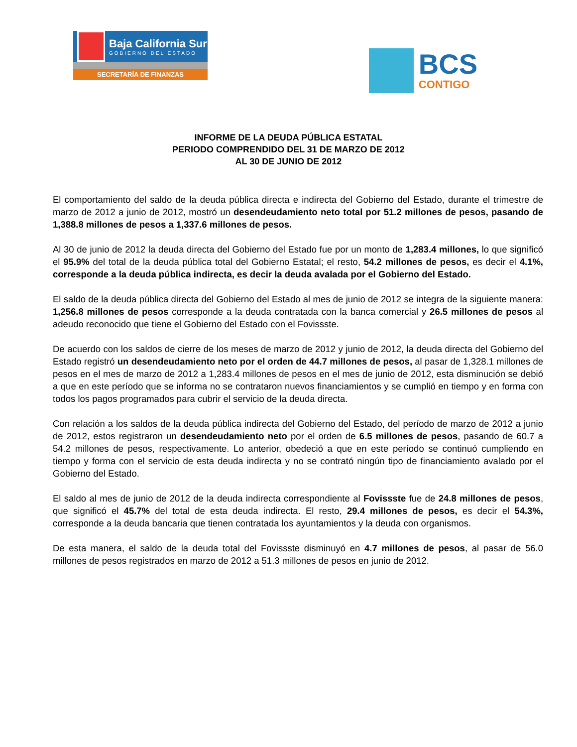Baja California Sur
GOBIERNO DEL ESTADO
SECRETARÍA DE FINANZAS
BCS
CONTIGO
INFORME DE LA DEUDA PÚBLICA ESTATAL
PERIODO COMPRENDIDO DEL 31 DE MARZO DE 2012
AL 30 DE JUNIO DE 2012
El comportamiento del saldo de la deuda pública directa e indirecta del Gobierno del Estado, durante el trimestre de marzo de 2012 a junio de 2012, mostró un desendeudamiento neto total por 51.2 millones de pesos, pasando de 1,388.8 millones de pesos a 1,337.6 millones de pesos.
Al 30 de junio de 2012 la deuda directa del Gobierno del Estado fue por un monto de 1,283.4 millones, lo que significó el 95.9% del total de la deuda pública total del Gobierno Estatal; el resto, 54.2 millones de pesos, es decir el 4.1%, corresponde a la deuda pública indirecta, es decir la deuda avalada por el Gobierno del Estado.
El saldo de la deuda pública directa del Gobierno del Estado al mes de junio de 2012 se integra de la siguiente manera: 1,256.8 millones de pesos corresponde a la deuda contratada con la banca comercial y 26.5 millones de pesos al adeudo reconocido que tiene el Gobierno del Estado con el Fovissste.
De acuerdo con los saldos de cierre de los meses de marzo de 2012 y junio de 2012, la deuda directa del Gobierno del Estado registró un desendeudamiento neto por el orden de 44.7 millones de pesos, al pasar de 1,328.1 millones de pesos en el mes de marzo de 2012 a 1,283.4 millones de pesos en el mes de junio de 2012, esta disminución se debió a que en este período que se informa no se contrataron nuevos financiamientos y se cumplió en tiempo y en forma con todos los pagos programados para cubrir el servicio de la deuda directa.
Con relación a los saldos de la deuda pública indirecta del Gobierno del Estado, del período de marzo de 2012 a junio de 2012, estos registraron un desendeudamiento neto por el orden de 6.5 millones de pesos, pasando de 60.7 a 54.2 millones de pesos, respectivamente. Lo anterior, obedeció a que en este período se continuó cumpliendo en tiempo y forma con el servicio de esta deuda indirecta y no se contrató ningún tipo de financiamiento avalado por el Gobierno del Estado.
El saldo al mes de junio de 2012 de la deuda indirecta correspondiente al Fovissste fue de 24.8 millones de pesos, que significó el 45.7% del total de esta deuda indirecta. El resto, 29.4 millones de pesos, es decir el 54.3%, corresponde a la deuda bancaria que tienen contratada los ayuntamientos y la deuda con organismos.
De esta manera, el saldo de la deuda total del Fovissste disminuyó en 4.7 millones de pesos, al pasar de 56.0 millones de pesos registrados en marzo de 2012 a 51.3 millones de pesos en junio de 2012.